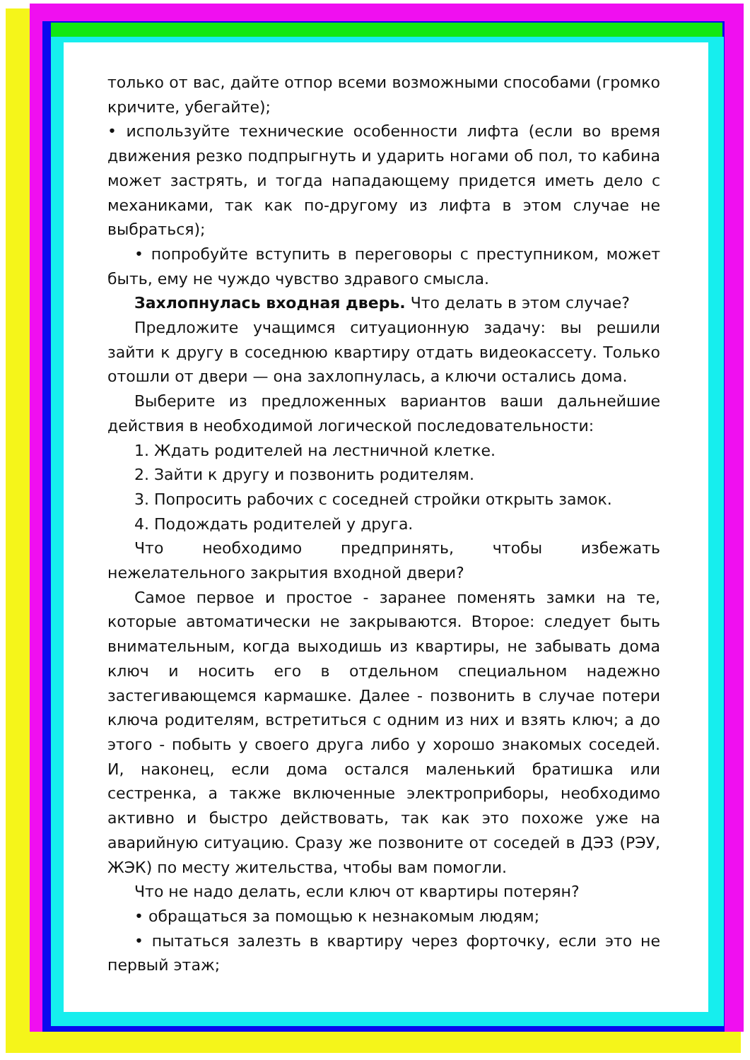только от вас, дайте отпор всеми возможными способами (громко кричите, убегайте);
• используйте технические особенности лифта (если во время движения резко подпрыгнуть и ударить ногами об пол, то кабина может застрять, и тогда нападающему придется иметь дело с механиками, так как по-другому из лифта в этом случае не выбраться);
• попробуйте вступить в переговоры с преступником, может быть, ему не чуждо чувство здравого смысла.
Захлопнулась входная дверь. Что делать в этом случае?
Предложите учащимся ситуационную задачу: вы решили зайти к другу в соседнюю квартиру отдать видеокассету. Только отошли от двери — она захлопнулась, а ключи остались дома.
Выберите из предложенных вариантов ваши дальнейшие действия в необходимой логической последовательности:
1. Ждать родителей на лестничной клетке.
2. Зайти к другу и позвонить родителям.
3. Попросить рабочих с соседней стройки открыть замок.
4. Подождать родителей у друга.
Что необходимо предпринять, чтобы избежать нежелательного закрытия входной двери?
Самое первое и простое - заранее поменять замки на те, которые автоматически не закрываются. Второе: следует быть внимательным, когда выходишь из квартиры, не забывать дома ключ и носить его в отдельном специальном надежно застегивающемся кармашке. Далее - позвонить в случае потери ключа родителям, встретиться с одним из них и взять ключ; а до этого - побыть у своего друга либо у хорошо знакомых соседей. И, наконец, если дома остался маленький братишка или сестренка, а также включенные электроприборы, необходимо активно и быстро действовать, так как это похоже уже на аварийную ситуацию. Сразу же позвоните от соседей в ДЭЗ (РЭУ, ЖЭК) по месту жительства, чтобы вам помогли.
Что не надо делать, если ключ от квартиры потерян?
• обращаться за помощью к незнакомым людям;
• пытаться залезть в квартиру через форточку, если это не первый этаж;